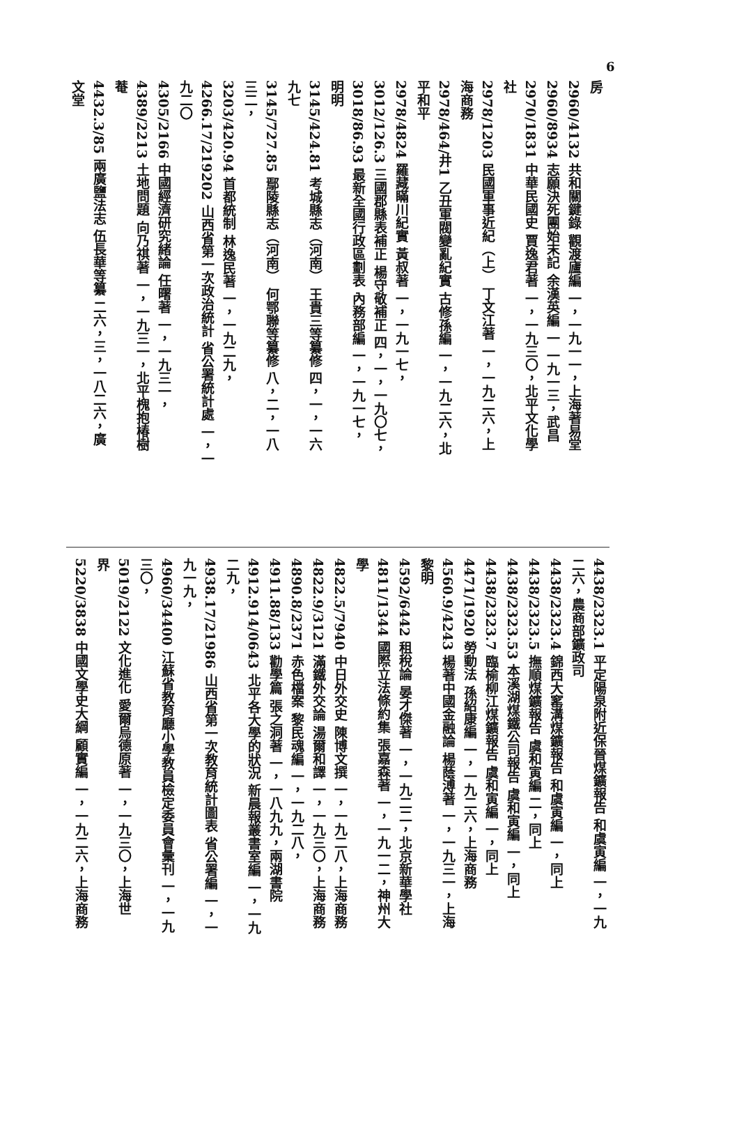6
房
2960/4132 共和關鍵錄 觀渡廬編 一，一九一一，上海著易堂
2960/8934 志願決死團始末記 余漢英編 一 一九一三，武昌
2970/1831 中華民國史 賈逸君著 一，一九三〇，北平文化學
社
2978/1203 民國軍事近紀（上） 丁文江著 一，一九二六，上
海商務
2978/464/井1 乙丑軍閥變亂紀實 古修孫編 一，一九二六，北
平和平
2978/4824 羅藏瞞川紀實 黃叔著 一，一九一七，
3012/126.3 三國郡縣表補正 楊守敬補正 四，一，一九〇七，
3018/86.93 最新全國行政區劃表 內務部編 一，一九一七，
明明
3145/424.81 考城縣志（河南） 王貴三等纂修 四，一，一六
九七
3145/727.85 鄢陵縣志（河南） 何鄂聯等纂修 八，二，一八
三二，
3203/420.94 首都統制 林逸民著 一，一九二九，
4266.17/219202 山西省第一次政治統計 省公署統計處 一，一
九二〇
4305/2166 中國經濟研究緒論 任曙著 一，一九三一，
4389/2213 土地問題 向乃祺著 一，一九三一，北平槐抱椿樹
菴
4432.3/85 兩廣鹽法志 伍長華等纂 二六，三，一八二六，廣
文堂
4438/2323.1 平定陽泉附近保晉煤鑛報告 和虞寅編 一，一九
二六，農商部鑛政司
4438/2323.4 錦西大窰溝煤鑛報告 和虞寅編 一，同上
4438/2323.5 撫順煤鑛報告 虞和寅編 二，同上
4438/2323.53 本溪湖煤鐵公司報告 虞和寅編 一，同上
4438/2323.7 臨榆柳江煤鑛報告 虞和寅編 一，同上
4471/1920 勞動法 孫紹康編 一，一九二六，上海商務
4560.9/4243 楊著中國金融論 楊蔭溥著 一，一九三一，上海
黎明
4592/6442 租稅論 晏才傑著 一，一九二二，北京新華學社
4811/1344 國際立法條約集 張嘉森著 一，一九一二，神州大
學
4822.5/7940 中日外交史 陳博文撰 一，一九二八，上海商務
4822.9/3121 滿鐵外交論 湯爾和譯 一，一九三〇，上海商務
4890.8/2371 赤色檔案 黎民魂編 一，一九二八，
4911.88/133 勸學篇 張之洞著 一，一八九九，兩湖書院
4912.914/0643 北平各大學的狀況 新晨報叢書室編 一，一九
二九，
4938.17/21986 山西省第一次教育統計圖表 省公署編 一，一
九一九，
4960/34400 江蘇省教育廳小學教員檢定委員會彙刊 一，一九
三〇，
5019/2122 文化進化 愛爾烏德原著 一，一九三〇，上海世
界
5220/3838 中國文學史大綱 顧實編 一，一九二六，上海商務